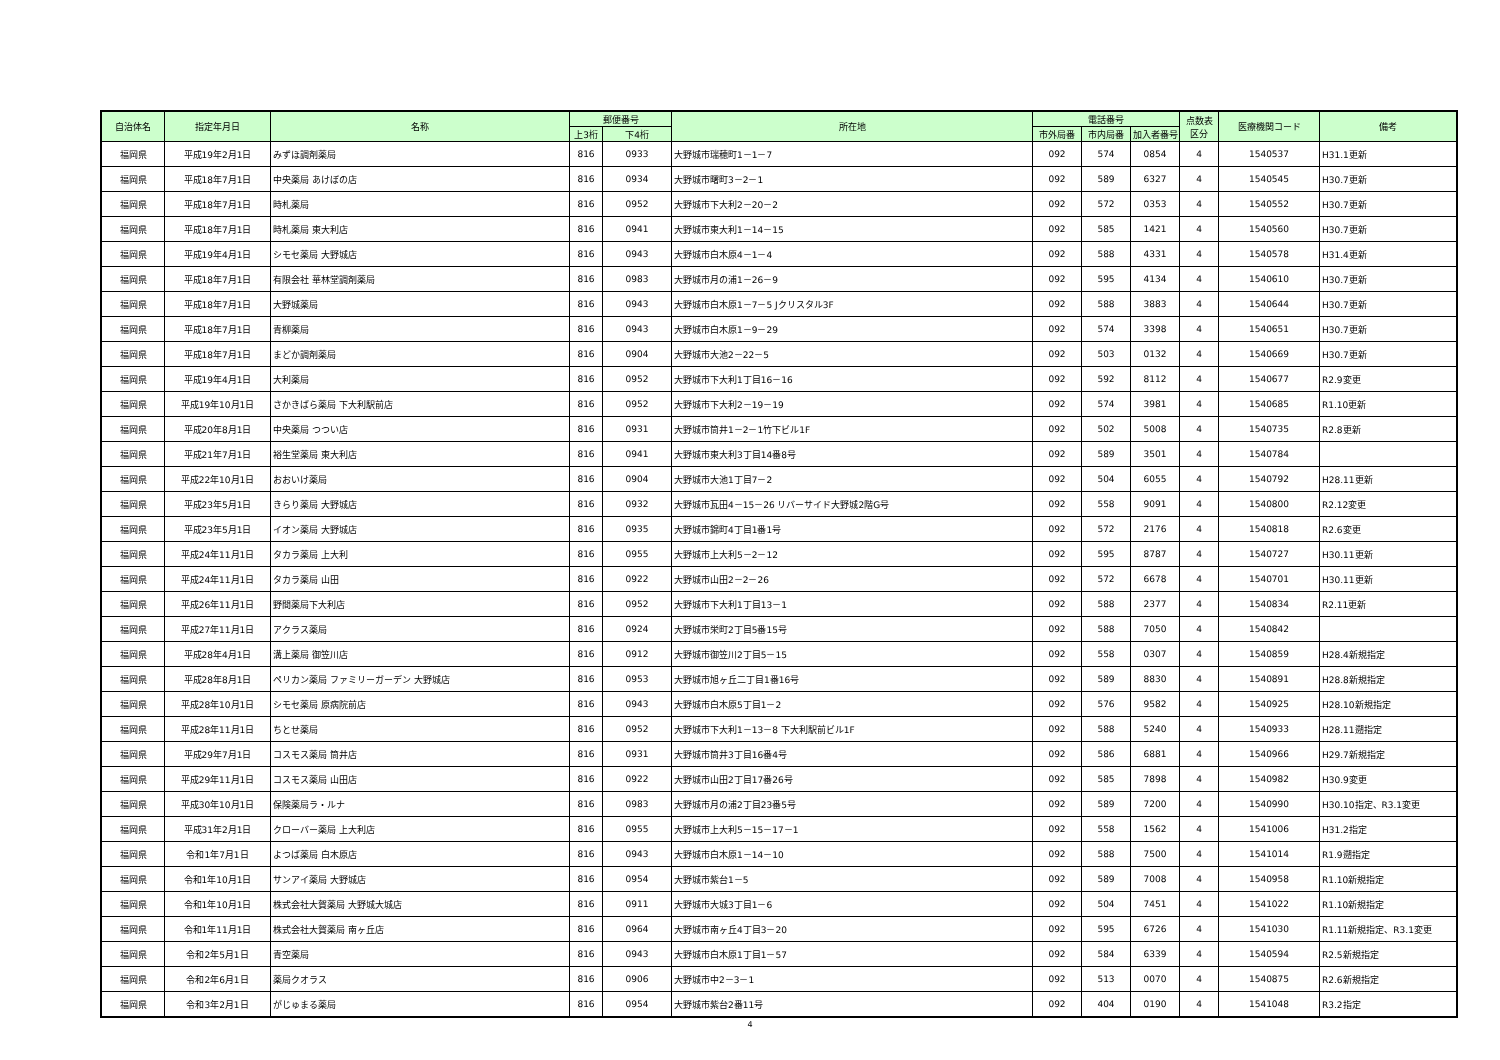| 自治体名 | 指定年月日 | 名称 | 郵便番号 | | 所在地 | 電話番号 | | | 点数表 区分 | 医療機関コード | 備考 |
| --- | --- | --- | --- | --- | --- | --- | --- | --- | --- | --- | --- |
| | | | 上3桁 | 下4桁 | | 市外局番 | 市内局番 | 加入者番号 | | | |
| 福岡県 | 平成19年2月1日 | みずほ調剤薬局 | 816 | 0933 | 大野城市瑞穂町1－1－7 | 092 | 574 | 0854 | 4 | 1540537 | H31.1更新 |
| 福岡県 | 平成18年7月1日 | 中央薬局 あけぼの店 | 816 | 0934 | 大野城市曙町3－2－1 | 092 | 589 | 6327 | 4 | 1540545 | H30.7更新 |
| 福岡県 | 平成18年7月1日 | 時札薬局 | 816 | 0952 | 大野城市下大利2－20－2 | 092 | 572 | 0353 | 4 | 1540552 | H30.7更新 |
| 福岡県 | 平成18年7月1日 | 時札薬局 東大利店 | 816 | 0941 | 大野城市東大利1－14－15 | 092 | 585 | 1421 | 4 | 1540560 | H30.7更新 |
| 福岡県 | 平成19年4月1日 | シモセ薬局 大野城店 | 816 | 0943 | 大野城市白木原4－1－4 | 092 | 588 | 4331 | 4 | 1540578 | H31.4更新 |
| 福岡県 | 平成18年7月1日 | 有限会社 華林堂調剤薬局 | 816 | 0983 | 大野城市月の浦1－26－9 | 092 | 595 | 4134 | 4 | 1540610 | H30.7更新 |
| 福岡県 | 平成18年7月1日 | 大野城薬局 | 816 | 0943 | 大野城市白木原1－7－5 Jクリスタル3F | 092 | 588 | 3883 | 4 | 1540644 | H30.7更新 |
| 福岡県 | 平成18年7月1日 | 青柳薬局 | 816 | 0943 | 大野城市白木原1－9－29 | 092 | 574 | 3398 | 4 | 1540651 | H30.7更新 |
| 福岡県 | 平成18年7月1日 | まどか調剤薬局 | 816 | 0904 | 大野城市大池2－22－5 | 092 | 503 | 0132 | 4 | 1540669 | H30.7更新 |
| 福岡県 | 平成19年4月1日 | 大利薬局 | 816 | 0952 | 大野城市下大利1丁目16－16 | 092 | 592 | 8112 | 4 | 1540677 | R2.9変更 |
| 福岡県 | 平成19年10月1日 | さかきばら薬局 下大利駅前店 | 816 | 0952 | 大野城市下大利2－19－19 | 092 | 574 | 3981 | 4 | 1540685 | R1.10更新 |
| 福岡県 | 平成20年8月1日 | 中央薬局 つつい店 | 816 | 0931 | 大野城市筒井1－2－1竹下ビル1F | 092 | 502 | 5008 | 4 | 1540735 | R2.8更新 |
| 福岡県 | 平成21年7月1日 | 裕生堂薬局 東大利店 | 816 | 0941 | 大野城市東大利3丁目14番8号 | 092 | 589 | 3501 | 4 | 1540784 | |
| 福岡県 | 平成22年10月1日 | おおいけ薬局 | 816 | 0904 | 大野城市大池1丁目7－2 | 092 | 504 | 6055 | 4 | 1540792 | H28.11更新 |
| 福岡県 | 平成23年5月1日 | きらり薬局 大野城店 | 816 | 0932 | 大野城市瓦田4－15－26 リバーサイド大野城2階G号 | 092 | 558 | 9091 | 4 | 1540800 | R2.12変更 |
| 福岡県 | 平成23年5月1日 | イオン薬局 大野城店 | 816 | 0935 | 大野城市錦町4丁目1番1号 | 092 | 572 | 2176 | 4 | 1540818 | R2.6変更 |
| 福岡県 | 平成24年11月1日 | タカラ薬局 上大利 | 816 | 0955 | 大野城市上大利5－2－12 | 092 | 595 | 8787 | 4 | 1540727 | H30.11更新 |
| 福岡県 | 平成24年11月1日 | タカラ薬局 山田 | 816 | 0922 | 大野城市山田2－2－26 | 092 | 572 | 6678 | 4 | 1540701 | H30.11更新 |
| 福岡県 | 平成26年11月1日 | 野間薬局下大利店 | 816 | 0952 | 大野城市下大利1丁目13－1 | 092 | 588 | 2377 | 4 | 1540834 | R2.11更新 |
| 福岡県 | 平成27年11月1日 | アクラス薬局 | 816 | 0924 | 大野城市栄町2丁目5番15号 | 092 | 588 | 7050 | 4 | 1540842 | |
| 福岡県 | 平成28年4月1日 | 溝上薬局 御笠川店 | 816 | 0912 | 大野城市御笠川2丁目5－15 | 092 | 558 | 0307 | 4 | 1540859 | H28.4新規指定 |
| 福岡県 | 平成28年8月1日 | ペリカン薬局 ファミリーガーデン 大野城店 | 816 | 0953 | 大野城市旭ヶ丘二丁目1番16号 | 092 | 589 | 8830 | 4 | 1540891 | H28.8新規指定 |
| 福岡県 | 平成28年10月1日 | シモセ薬局 原病院前店 | 816 | 0943 | 大野城市白木原5丁目1－2 | 092 | 576 | 9582 | 4 | 1540925 | H28.10新規指定 |
| 福岡県 | 平成28年11月1日 | ちとせ薬局 | 816 | 0952 | 大野城市下大利1－13－8 下大利駅前ビル1F | 092 | 588 | 5240 | 4 | 1540933 | H28.11遡指定 |
| 福岡県 | 平成29年7月1日 | コスモス薬局 筒井店 | 816 | 0931 | 大野城市筒井3丁目16番4号 | 092 | 586 | 6881 | 4 | 1540966 | H29.7新規指定 |
| 福岡県 | 平成29年11月1日 | コスモス薬局 山田店 | 816 | 0922 | 大野城市山田2丁目17番26号 | 092 | 585 | 7898 | 4 | 1540982 | H30.9変更 |
| 福岡県 | 平成30年10月1日 | 保険薬局ラ・ルナ | 816 | 0983 | 大野城市月の浦2丁目23番5号 | 092 | 589 | 7200 | 4 | 1540990 | H30.10指定、R3.1変更 |
| 福岡県 | 平成31年2月1日 | クローバー薬局 上大利店 | 816 | 0955 | 大野城市上大利5－15－17－1 | 092 | 558 | 1562 | 4 | 1541006 | H31.2指定 |
| 福岡県 | 令和1年7月1日 | よつば薬局 白木原店 | 816 | 0943 | 大野城市白木原1－14－10 | 092 | 588 | 7500 | 4 | 1541014 | R1.9遡指定 |
| 福岡県 | 令和1年10月1日 | サンアイ薬局 大野城店 | 816 | 0954 | 大野城市紫台1－5 | 092 | 589 | 7008 | 4 | 1540958 | R1.10新規指定 |
| 福岡県 | 令和1年10月1日 | 株式会社大賀薬局 大野城大城店 | 816 | 0911 | 大野城市大城3丁目1－6 | 092 | 504 | 7451 | 4 | 1541022 | R1.10新規指定 |
| 福岡県 | 令和1年11月1日 | 株式会社大賀薬局 南ヶ丘店 | 816 | 0964 | 大野城市南ヶ丘4丁目3－20 | 092 | 595 | 6726 | 4 | 1541030 | R1.11新規指定、R3.1変更 |
| 福岡県 | 令和2年5月1日 | 青空薬局 | 816 | 0943 | 大野城市白木原1丁目1－57 | 092 | 584 | 6339 | 4 | 1540594 | R2.5新規指定 |
| 福岡県 | 令和2年6月1日 | 薬局クオラス | 816 | 0906 | 大野城市中2－3－1 | 092 | 513 | 0070 | 4 | 1540875 | R2.6新規指定 |
| 福岡県 | 令和3年2月1日 | がじゅまる薬局 | 816 | 0954 | 大野城市紫台2番11号 | 092 | 404 | 0190 | 4 | 1541048 | R3.2指定 |
4